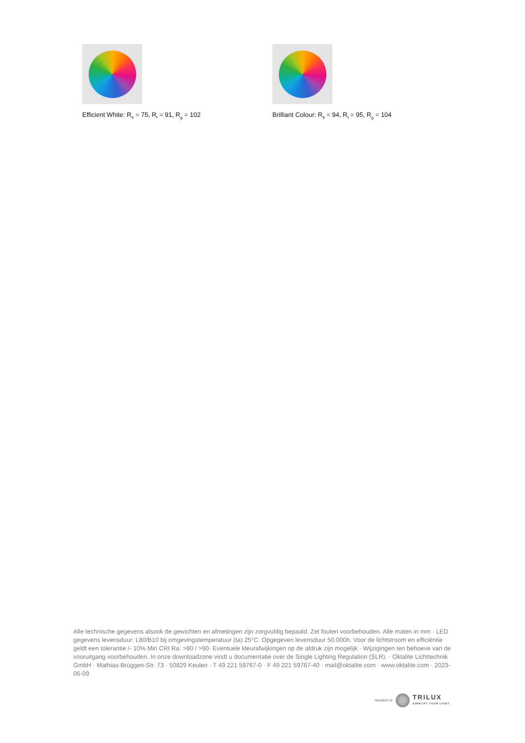Efficient White: R<sub>9</sub> = 75, R<sub>f</sub> = 91, R<sub>g</sub> = 102
Brilliant Colour: R<sub>9</sub> = 94, R<sub>f</sub> = 95, R<sub>g</sub> = 104
Alle technische gegevens alsook de gewichten en afmetingen zijn zorgvuldig bepaald. Zet fouten voorbehouden. Alle maten in mm · LED gegevens levensduur: L80/B10 bij omgevingstemperatuur (ta) 25°C. Opgegeven levensduur 50.000h. Voor de lichtstroom en efficiëntie geldt een tolerantie /- 10% Min CRI Ra: >80 / >90· Eventuele kleurafwijkingen op de afdruk zijn mogelijk · Wijzigingen ten behoeve van de vooruitgang voorbehouden. In onze downloadzone vindt u documentatie over de Single Lighting Regulation (SLR). · Oktalite Lichttechnik GmbH · Mathias-Brüggen-Str. 73 · 50829 Keulen · T 49 221 59767-0 · F 49 221 59767-40 · mail@oktalite.com · www.oktalite.com · 2023-06-09
MEMBER OF
TRILUX
SIMPLIFY YOUR LIGHT.